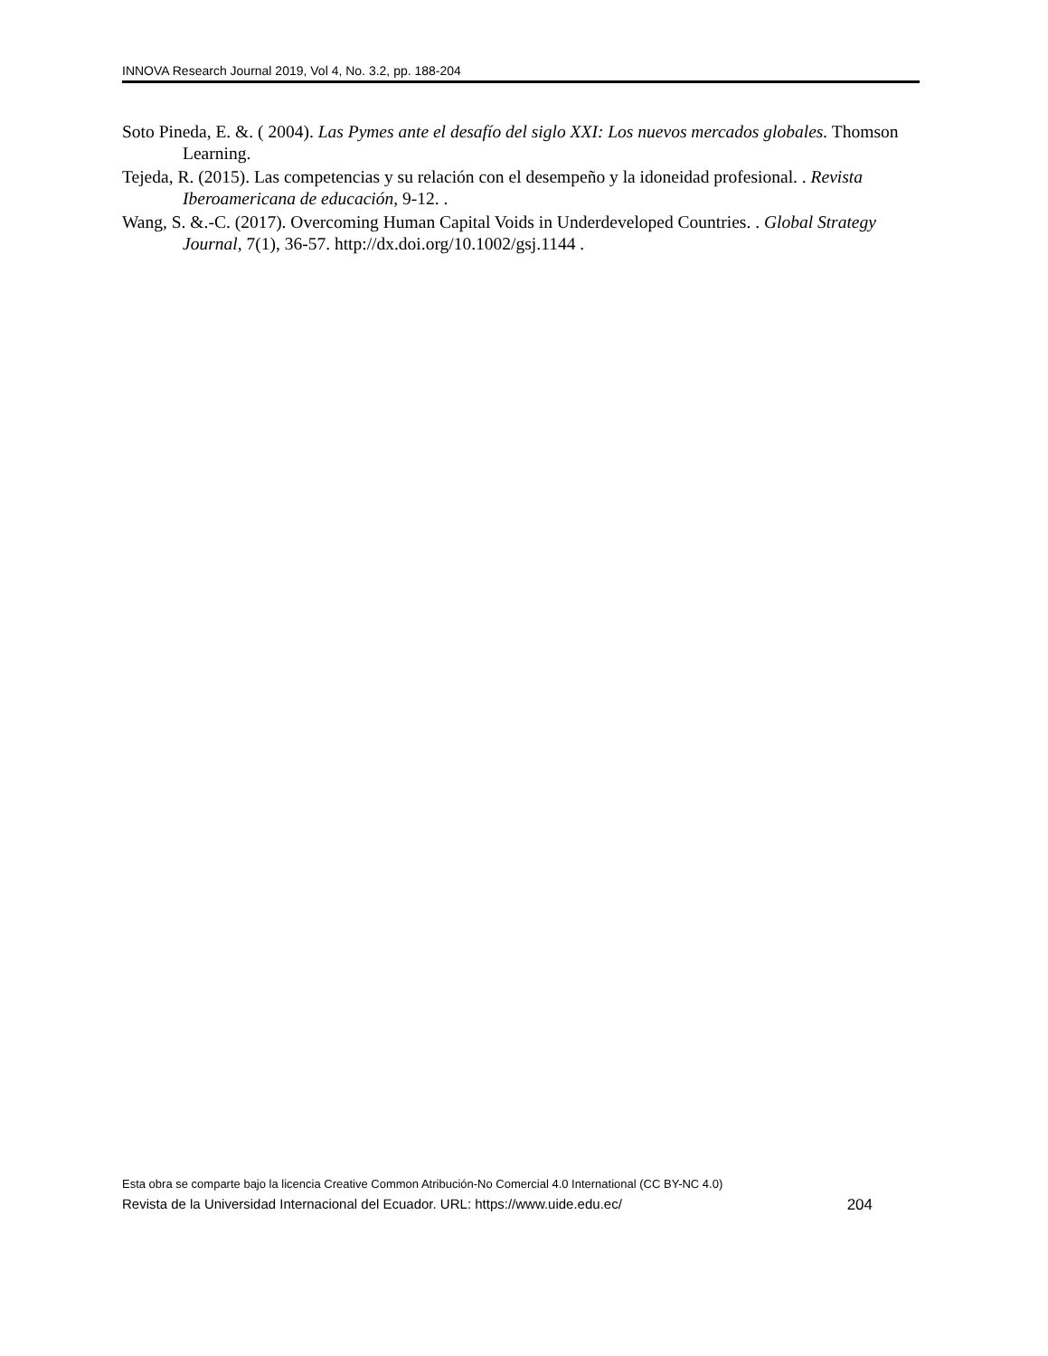INNOVA Research Journal 2019, Vol 4, No. 3.2, pp. 188-204
Soto Pineda, E. &. ( 2004). Las Pymes ante el desafío del siglo XXI: Los nuevos mercados globales. Thomson Learning.
Tejeda, R. (2015). Las competencias y su relación con el desempeño y la idoneidad profesional. . Revista Iberoamericana de educación, 9-12. .
Wang, S. &.-C. (2017). Overcoming Human Capital Voids in Underdeveloped Countries. . Global Strategy Journal, 7(1), 36-57. http://dx.doi.org/10.1002/gsj.1144 .
Esta obra se comparte bajo la licencia Creative Common Atribución-No Comercial 4.0 International (CC BY-NC 4.0)
Revista de la Universidad Internacional del Ecuador. URL: https://www.uide.edu.ec/ 204